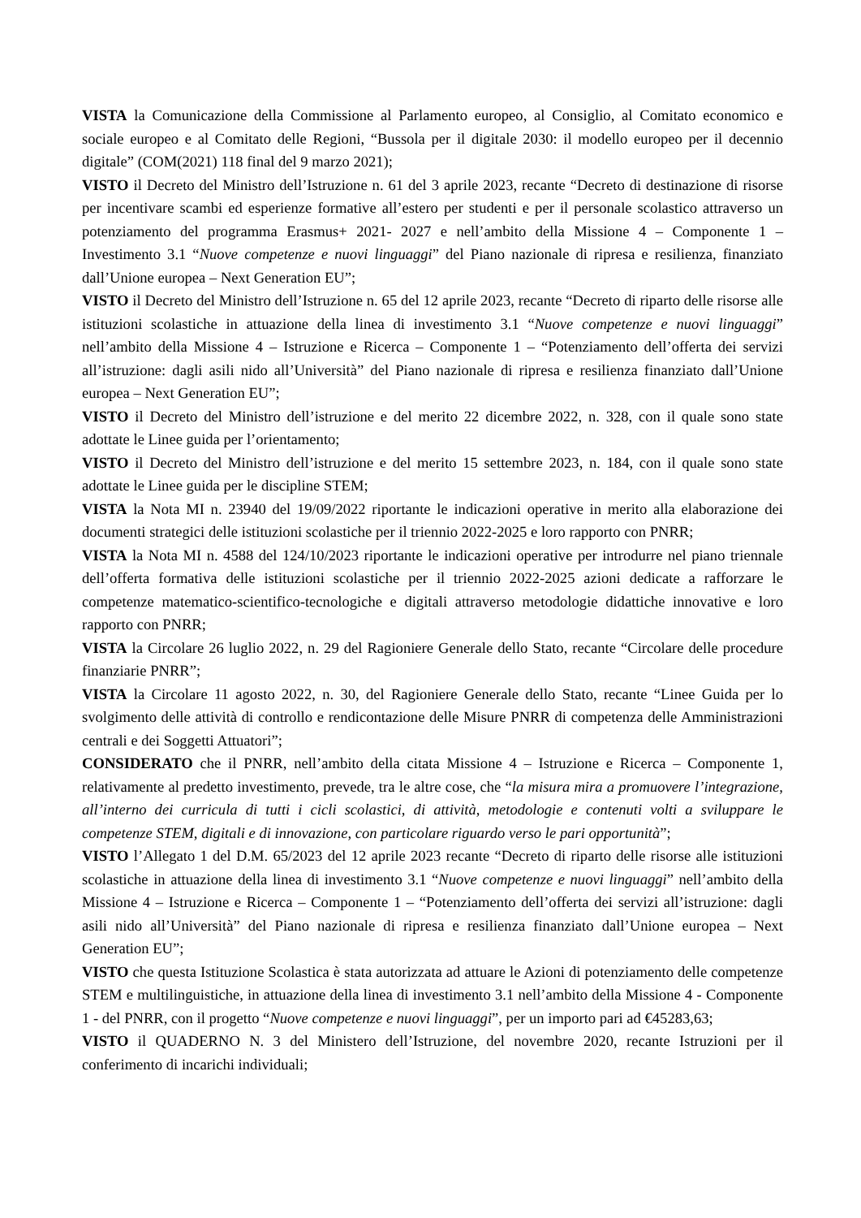VISTA la Comunicazione della Commissione al Parlamento europeo, al Consiglio, al Comitato economico e sociale europeo e al Comitato delle Regioni, “Bussola per il digitale 2030: il modello europeo per il decennio digitale” (COM(2021) 118 final del 9 marzo 2021);
VISTO il Decreto del Ministro dell’Istruzione n. 61 del 3 aprile 2023, recante “Decreto di destinazione di risorse per incentivare scambi ed esperienze formative all’estero per studenti e per il personale scolastico attraverso un potenziamento del programma Erasmus+ 2021- 2027 e nell’ambito della Missione 4 – Componente 1 – Investimento 3.1 “Nuove competenze e nuovi linguaggi” del Piano nazionale di ripresa e resilienza, finanziato dall’Unione europea – Next Generation EU”;
VISTO il Decreto del Ministro dell’Istruzione n. 65 del 12 aprile 2023, recante “Decreto di riparto delle risorse alle istituzioni scolastiche in attuazione della linea di investimento 3.1 “Nuove competenze e nuovi linguaggi” nell’ambito della Missione 4 – Istruzione e Ricerca – Componente 1 – “Potenziamento dell’offerta dei servizi all’istruzione: dagli asili nido all’Università” del Piano nazionale di ripresa e resilienza finanziato dall’Unione europea – Next Generation EU”;
VISTO il Decreto del Ministro dell’istruzione e del merito 22 dicembre 2022, n. 328, con il quale sono state adottate le Linee guida per l’orientamento;
VISTO il Decreto del Ministro dell’istruzione e del merito 15 settembre 2023, n. 184, con il quale sono state adottate le Linee guida per le discipline STEM;
VISTA la Nota MI n. 23940 del 19/09/2022 riportante le indicazioni operative in merito alla elaborazione dei documenti strategici delle istituzioni scolastiche per il triennio 2022-2025 e loro rapporto con PNRR;
VISTA la Nota MI n. 4588 del 124/10/2023 riportante le indicazioni operative per introdurre nel piano triennale dell’offerta formativa delle istituzioni scolastiche per il triennio 2022-2025 azioni dedicate a rafforzare le competenze matematico-scientifico-tecnologiche e digitali attraverso metodologie didattiche innovative e loro rapporto con PNRR;
VISTA la Circolare 26 luglio 2022, n. 29 del Ragioniere Generale dello Stato, recante “Circolare delle procedure finanziarie PNRR”;
VISTA la Circolare 11 agosto 2022, n. 30, del Ragioniere Generale dello Stato, recante “Linee Guida per lo svolgimento delle attività di controllo e rendicontazione delle Misure PNRR di competenza delle Amministrazioni centrali e dei Soggetti Attuatori”;
CONSIDERATO che il PNRR, nell’ambito della citata Missione 4 – Istruzione e Ricerca – Componente 1, relativamente al predetto investimento, prevede, tra le altre cose, che “la misura mira a promuovere l’integrazione, all’interno dei curricula di tutti i cicli scolastici, di attività, metodologie e contenuti volti a sviluppare le competenze STEM, digitali e di innovazione, con particolare riguardo verso le pari opportunità”;
VISTO l’Allegato 1 del D.M. 65/2023 del 12 aprile 2023 recante “Decreto di riparto delle risorse alle istituzioni scolastiche in attuazione della linea di investimento 3.1 “Nuove competenze e nuovi linguaggi” nell’ambito della Missione 4 – Istruzione e Ricerca – Componente 1 – “Potenziamento dell’offerta dei servizi all’istruzione: dagli asili nido all’Università” del Piano nazionale di ripresa e resilienza finanziato dall’Unione europea – Next Generation EU”;
VISTO che questa Istituzione Scolastica è stata autorizzata ad attuare le Azioni di potenziamento delle competenze STEM e multilinguistiche, in attuazione della linea di investimento 3.1 nell’ambito della Missione 4 - Componente 1 - del PNRR, con il progetto “Nuove competenze e nuovi linguaggi”, per un importo pari ad €45283,63;
VISTO il QUADERNO N. 3 del Ministero dell’Istruzione, del novembre 2020, recante Istruzioni per il conferimento di incarichi individuali;